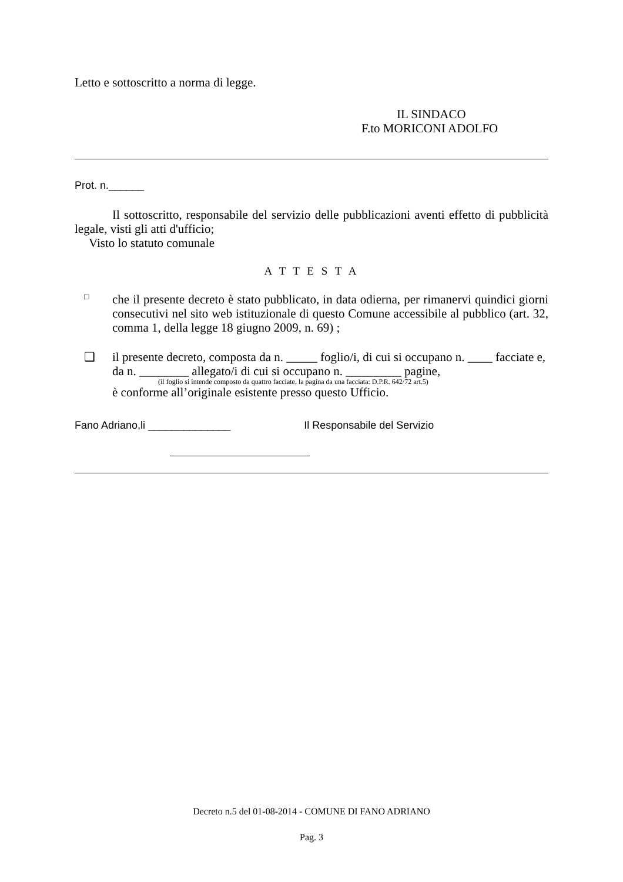Letto e sottoscritto a norma di legge.
IL SINDACO
F.to MORICONI ADOLFO
Prot. n.______
Il sottoscritto, responsabile del servizio delle pubblicazioni aventi effetto di pubblicità legale, visti gli atti d'ufficio;
Visto lo statuto comunale
A T T E S T A
□
che il presente decreto è stato pubblicato, in data odierna, per rimanervi quindici giorni consecutivi nel sito web istituzionale di questo Comune accessibile al pubblico (art. 32, comma 1, della legge 18 giugno 2009, n. 69) ;
❑
il presente decreto, composta da n. _____ foglio/i, di cui si occupano n. ____ facciate e, da n. ________ allegato/i di cui si occupano n. _________ pagine,
(il foglio si intende composto da quattro facciate, la pagina da una facciata: D.P.R. 642/72 art.5)
è conforme all’originale esistente presso questo Ufficio.
Fano Adriano,li ______________ Il Responsabile del Servizio
Decreto n.5 del 01-08-2014 - COMUNE DI FANO ADRIANO
Pag. 3